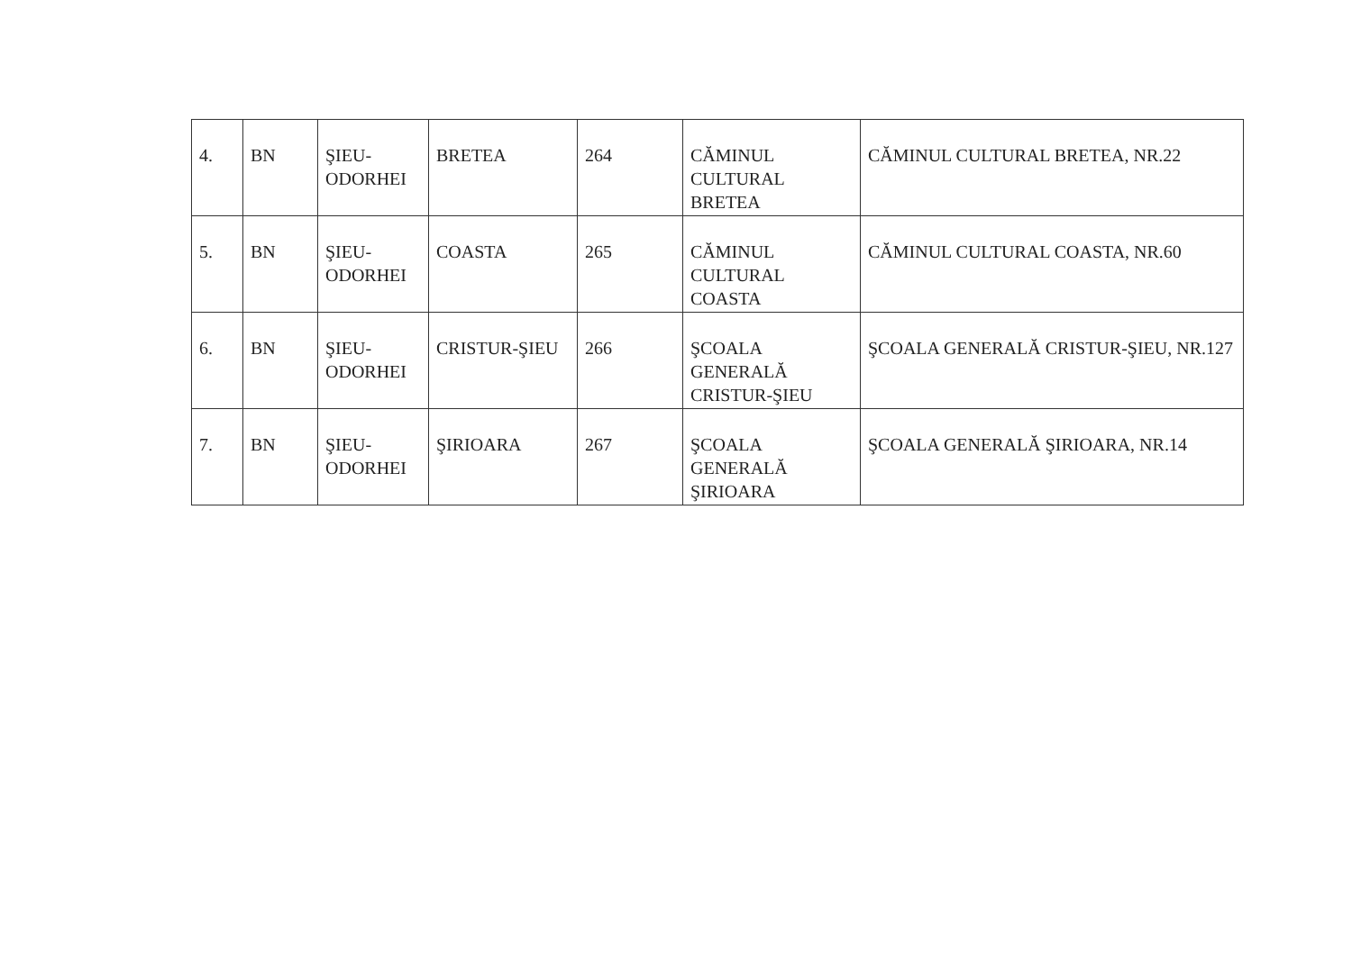| 4. | BN | ŞIEU-ODORHEI | BRETEA | 264 | CĂMINUL CULTURAL BRETEA | CĂMINUL CULTURAL BRETEA, NR.22 |
| 5. | BN | ŞIEU-ODORHEI | COASTA | 265 | CĂMINUL CULTURAL COASTA | CĂMINUL CULTURAL COASTA, NR.60 |
| 6. | BN | ŞIEU-ODORHEI | CRISTUR-ŞIEU | 266 | ŞCOALA GENERALĂ CRISTUR-ŞIEU | ŞCOALA GENERALĂ CRISTUR-ŞIEU, NR.127 |
| 7. | BN | ŞIEU-ODORHEI | ŞIRIOARA | 267 | ŞCOALA GENERALĂ ŞIRIOARA | ŞCOALA GENERALĂ ŞIRIOARA, NR.14 |